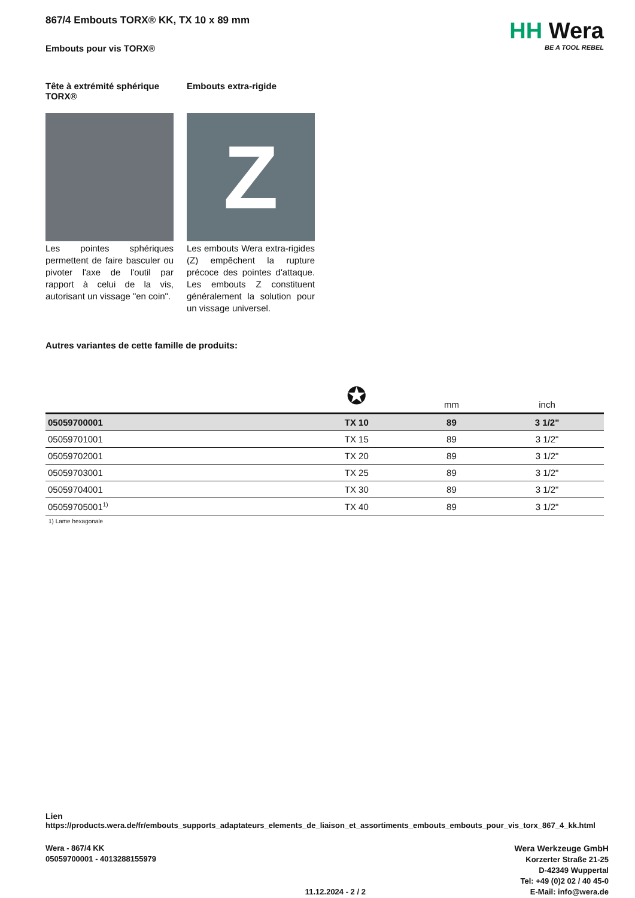867/4 Embouts TORX® KK, TX 10 x 89 mm
HH Wera
BE A TOOL REBEL
Embouts pour vis TORX®
Tête à extrémité sphérique TORX®
Les pointes sphériques permettent de faire basculer ou pivoter l'axe de l'outil par rapport à celui de la vis, autorisant un vissage "en coin".
Embouts extra-rigide
Z
Les embouts Wera extra-rigides (Z) empêchent la rupture précoce des pointes d'attaque. Les embouts Z constituent généralement la solution pour un vissage universel.
Autres variantes de cette famille de produits:
| | ✪ | mm | inch |
| 05059700001 | TX 10 | 89 | 3 1/2" |
| 05059701001 | TX 15 | 89 | 3 1/2" |
| 05059702001 | TX 20 | 89 | 3 1/2" |
| 05059703001 | TX 25 | 89 | 3 1/2" |
| 05059704001 | TX 30 | 89 | 3 1/2" |
| 05059705001<sup>1)</sup> | TX 40 | 89 | 3 1/2" |
1) Lame hexagonale
Lien
https://products.wera.de/fr/embouts_supports_adaptateurs_elements_de_liaison_et_assortiments_embouts_embouts_pour_vis_torx_867_4_kk.html
Wera - 867/4 KK
05059700001 - 4013288155979
11.12.2024 - 2 / 2 Wera Werkzeuge GmbH
Korzerter Straße 21-25
D-42349 Wuppertal
Tel: +49 (0)2 02 / 40 45-0
E-Mail: info@wera.de